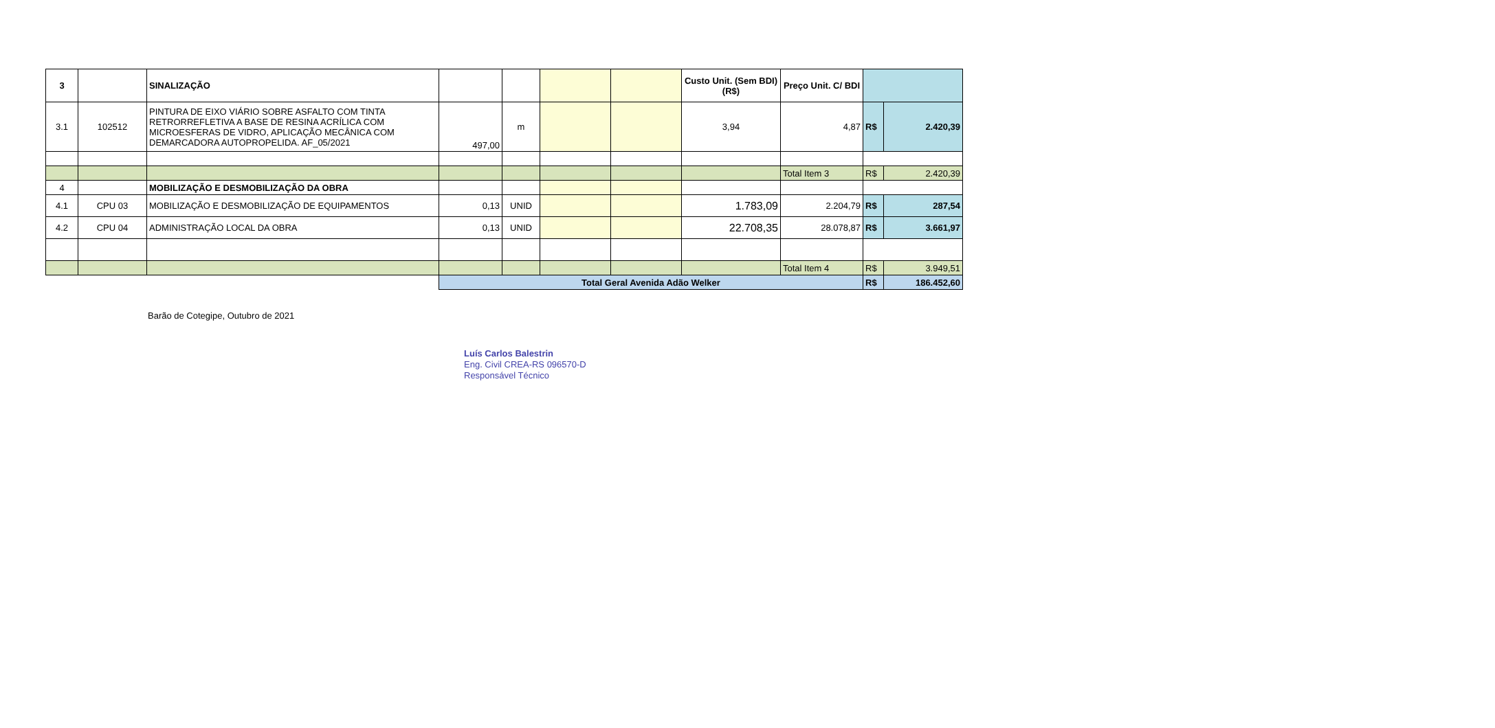| 3 | | SINALIZAÇÃO | | | | | Custo Unit. (Sem BDI) (R$) | Preço Unit. C/ BDI | | |
| 3.1 | 102512 | PINTURA DE EIXO VIÁRIO SOBRE ASFALTO COM TINTA RETRORREFLETIVA A BASE DE RESINA ACRÍLICA COM MICROESFERAS DE VIDRO, APLICAÇÃO MECÂNICA COM DEMARCADORA AUTOPROPELIDA. AF_05/2021 | 497,00 | m | | | 3,94 | 4,87 | R$ | 2.420,39 |
| | | | | | | | | Total Item 3 | R$ | 2.420,39 |
| 4 | | MOBILIZAÇÃO E DESMOBILIZAÇÃO DA OBRA | | | | | | | | |
| 4.1 | CPU 03 | MOBILIZAÇÃO E DESMOBILIZAÇÃO DE EQUIPAMENTOS | 0,13 | UNID | | | 1.783,09 | 2.204,79 | R$ | 287,54 |
| 4.2 | CPU 04 | ADMINISTRAÇÃO LOCAL DA OBRA | 0,13 | UNID | | | 22.708,35 | 28.078,87 | R$ | 3.661,97 |
| | | | | | | | | Total Item 4 | R$ | 3.949,51 |
| | | | Total Geral Avenida Adão Welker | | | | | | R$ | 186.452,60 |
Barão de Cotegipe, Outubro de 2021
Luís Carlos Balestrin
Eng. Civil CREA-RS 096570-D
Responsável Técnico